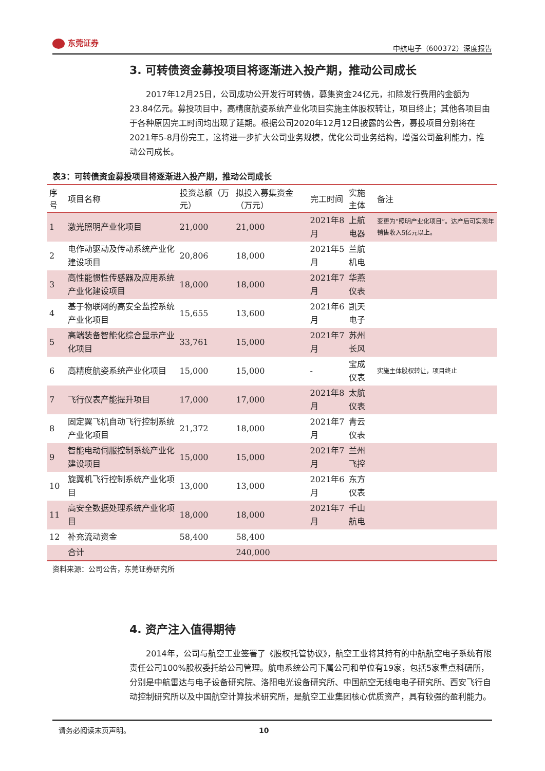东莞证券
中航电子（600372）深度报告
3. 可转债资金募投项目将逐渐进入投产期，推动公司成长
2017年12月25日，公司成功公开发行可转债，募集资金24亿元，扣除发行费用的金额为23.84亿元。募投项目中，高精度航姿系统产业化项目实施主体股权转让，项目终止；其他各项目由于各种原因完工时间均出现了延期。根据公司2020年12月12日披露的公告，募投项目分别将在2021年5-8月份完工，这将进一步扩大公司业务规模，优化公司业务结构，增强公司盈利能力，推动公司成长。
表3：可转债资金募投项目将逐渐进入投产期，推动公司成长
| 序号 | 项目名称 | 投资总额（万元） | 拟投入募集资金（万元） | 完工时间 | 实施主体 | 备注 |
| --- | --- | --- | --- | --- | --- | --- |
| 1 | 激光照明产业化项目 | 21,000 | 21,000 | 2021年8月 | 上航电器 | 变更为“照明产业化项目”。达产后可实现年销售收入5亿元以上。 |
| 2 | 电作动驱动及传动系统产业化建设项目 | 20,806 | 18,000 | 2021年5月 | 兰航机电 | |
| 3 | 高性能惯性传感器及应用系统产业化建设项目 | 18,000 | 18,000 | 2021年7月 | 华燕仪表 | |
| 4 | 基于物联网的高安全监控系统产业化项目 | 15,655 | 13,600 | 2021年6月 | 凯天电子 | |
| 5 | 高端装备智能化综合显示产业化项目 | 33,761 | 15,000 | 2021年7月 | 苏州长风 | |
| 6 | 高精度航姿系统产业化项目 | 15,000 | 15,000 | - | 宝成仪表 | 实施主体股权转让，项目终止 |
| 7 | 飞行仪表产能提升项目 | 17,000 | 17,000 | 2021年8月 | 太航仪表 | |
| 8 | 固定翼飞机自动飞行控制系统产业化项目 | 21,372 | 18,000 | 2021年7月 | 青云仪表 | |
| 9 | 智能电动伺服控制系统产业化建设项目 | 15,000 | 15,000 | 2021年7月 | 兰州飞控 | |
| 10 | 旋翼机飞行控制系统产业化项目 | 13,000 | 13,000 | 2021年6月 | 东方仪表 | |
| 11 | 高安全数据处理系统产业化项目 | 18,000 | 18,000 | 2021年7月 | 千山航电 | |
| 12 | 补充流动资金 | 58,400 | 58,400 | | | |
| | 合计 | | 240,000 | | | |
资料来源：公司公告，东莞证券研究所
4. 资产注入值得期待
2014年，公司与航空工业签署了《股权托管协议》，航空工业将其持有的中航航空电子系统有限责任公司100%股权委托给公司管理。航电系统公司下属公司和单位有19家，包括5家重点科研所，分别是中航雷达与电子设备研究院、洛阳电光设备研究所、中国航空无线电电子研究所、西安飞行自动控制研究所以及中国航空计算技术研究所，是航空工业集团核心优质资产，具有较强的盈利能力。
请务必阅读末页声明。 10